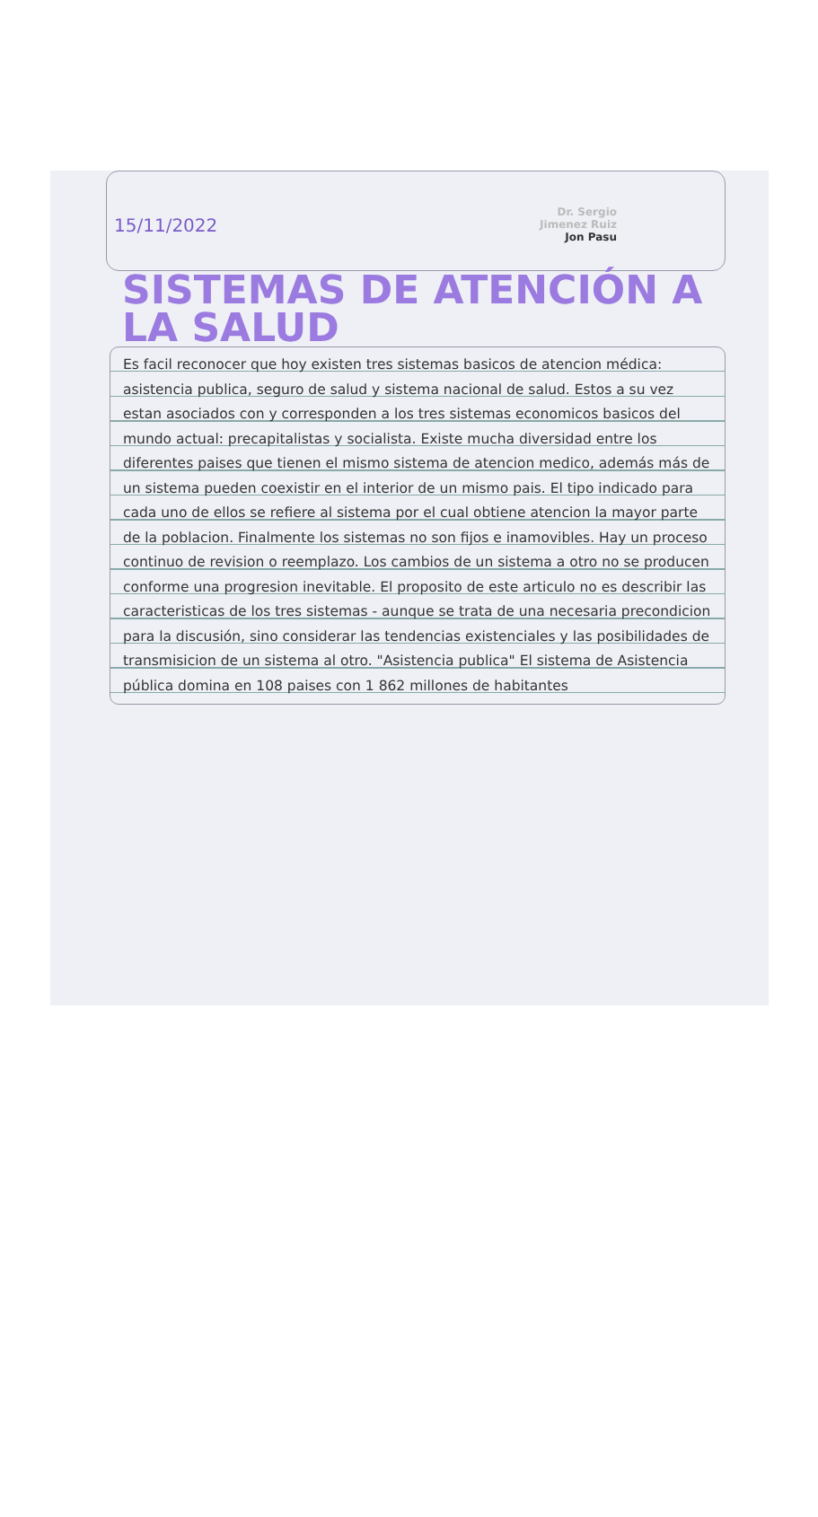15/11/2022
Dr. Sergio
Jimenez Ruiz
Jon Pasu
SISTEMAS DE ATENCIÓN A LA SALUD
Es facil reconocer que hoy existen tres sistemas basicos de atencion médica: asistencia publica, seguro de salud y sistema nacional de salud. Estos a su vez estan asociados con y corresponden a los tres sistemas economicos basicos del mundo actual: precapitalistas y socialista. Existe mucha diversidad entre los diferentes paises que tienen el mismo sistema de atencion medico, además más de un sistema pueden coexistir en el interior de un mismo pais. El tipo indicado para cada uno de ellos se refiere al sistema por el cual obtiene atencion la mayor parte de la poblacion. Finalmente los sistemas no son fijos e inamovibles. Hay un proceso continuo de revision o reemplazo. Los cambios de un sistema a otro no se producen conforme una progresion inevitable. El proposito de este articulo no es describir las caracteristicas de los tres sistemas - aunque se trata de una necesaria precondicion para la discusión, sino considerar las tendencias existenciales y las posibilidades de transmisicion de un sistema al otro. "Asistencia publica" El sistema de Asistencia pública domina en 108 paises con 1 862 millones de habitantes